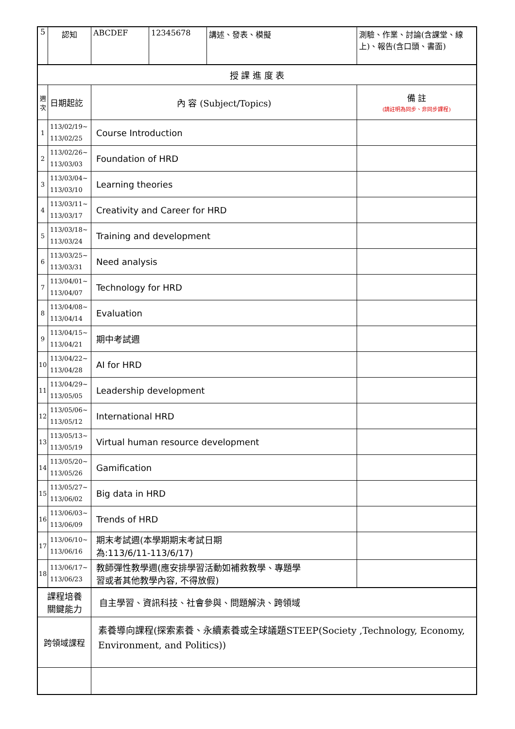| 5 | 認知 | ABCDEF | 12345678 | 講述、發表、模擬 | 測驗、作業、討論(含課堂、線上)、報告(含口頭、書面) |
| 授 課 進 度 表 | | | | | |
| 週 次 | 日期起訖 | 內 容 (Subject/Topics) | | | 備 註 (請註明為同步、非同步課程) |
| 1 | 113/02/19~ 113/02/25 | Course Introduction | | | |
| 2 | 113/02/26~ 113/03/03 | Foundation of HRD | | | |
| 3 | 113/03/04~ 113/03/10 | Learning theories | | | |
| 4 | 113/03/11~ 113/03/17 | Creativity and Career for HRD | | | |
| 5 | 113/03/18~ 113/03/24 | Training and development | | | |
| 6 | 113/03/25~ 113/03/31 | Need analysis | | | |
| 7 | 113/04/01~ 113/04/07 | Technology for HRD | | | |
| 8 | 113/04/08~ 113/04/14 | Evaluation | | | |
| 9 | 113/04/15~ 113/04/21 | 期中考試週 | | | |
| 10 | 113/04/22~ 113/04/28 | AI for HRD | | | |
| 11 | 113/04/29~ 113/05/05 | Leadership development | | | |
| 12 | 113/05/06~ 113/05/12 | International HRD | | | |
| 13 | 113/05/13~ 113/05/19 | Virtual human resource development | | | |
| 14 | 113/05/20~ 113/05/26 | Gamification | | | |
| 15 | 113/05/27~ 113/06/02 | Big data in HRD | | | |
| 16 | 113/06/03~ 113/06/09 | Trends of HRD | | | |
| 17 | 113/06/10~ 113/06/16 | 期末考試週(本學期期末考試日期 為:113/6/11-113/6/17) | | | |
| 18 | 113/06/17~ 113/06/23 | 教師彈性教學週(應安排學習活動如補救教學、專題學 習或者其他教學內容, 不得放假) | | | |
| 課程培養 關鍵能力 | | 自主學習、資訊科技、社會參與、問題解決、跨領域 | | | |
| 跨領域課程 | | 素養導向課程(探索素養、永續素養或全球議題STEEP(Society ,Technology, Economy, Environment, and Politics)) | | | |